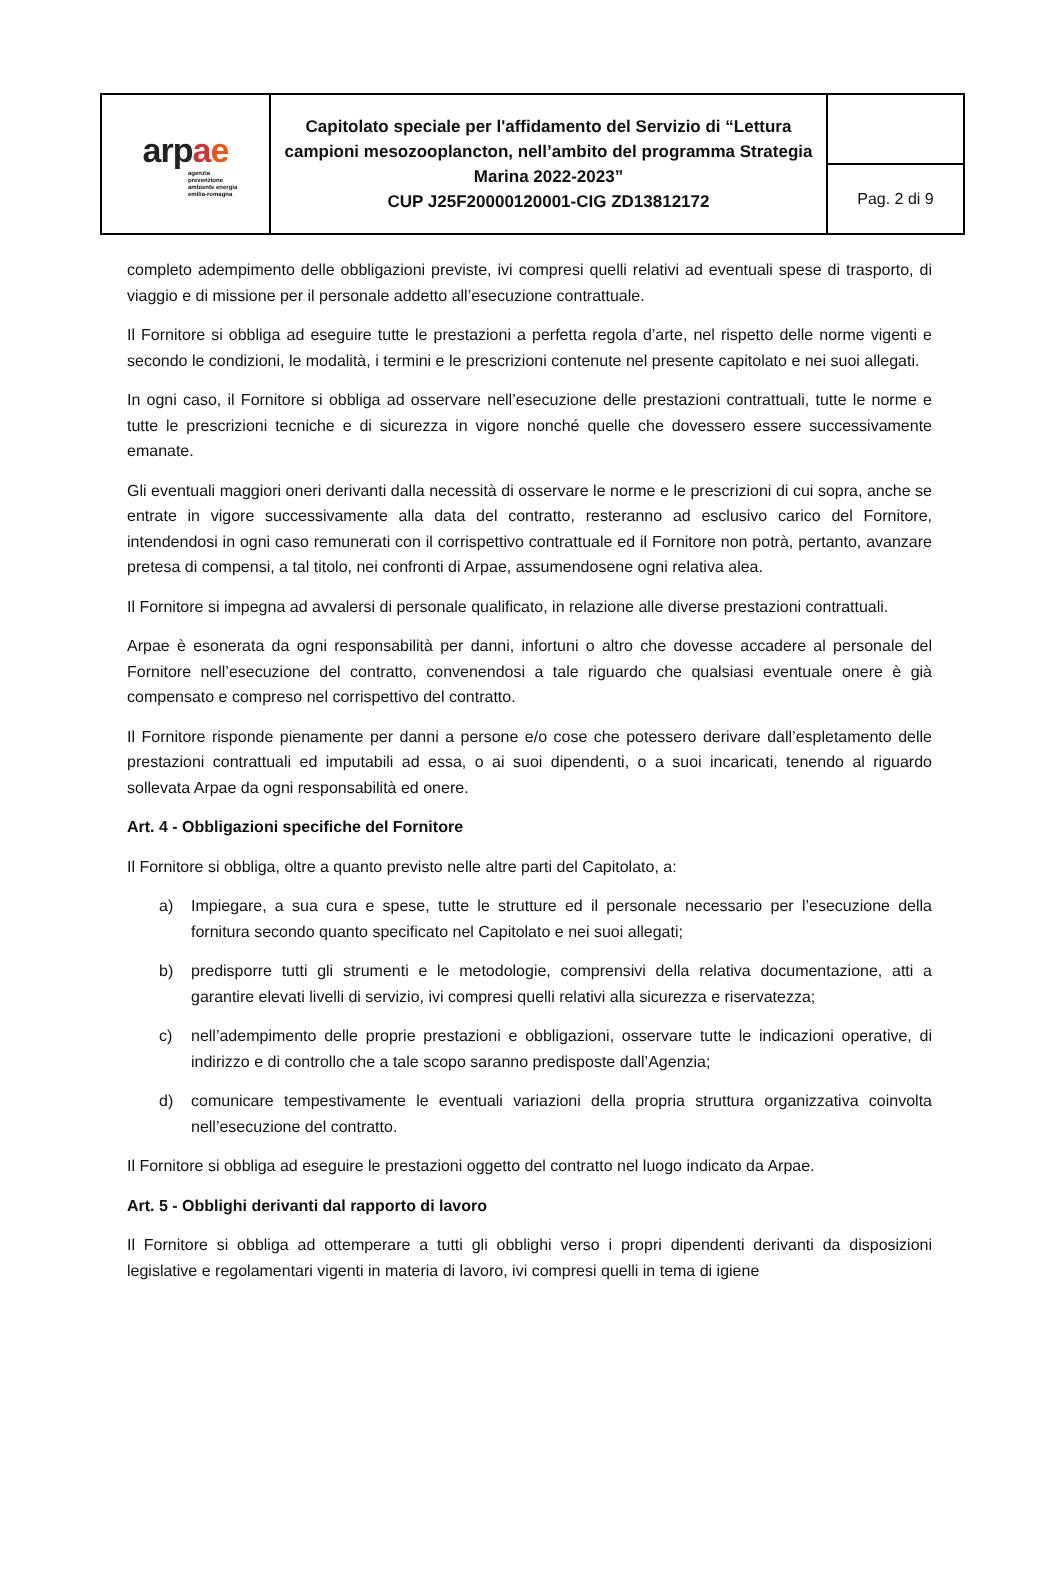| arp a e agenzia prevenzione ambiente energia emilia-romagna | Capitolato speciale per l'affidamento del Servizio di “Lettura campioni mesozooplancton, nell’ambito del programma Strategia Marina 2022-2023” CUP J25F20000120001-CIG ZD13812172 | |
| | | Pag. 2 di 9 |
completo adempimento delle obbligazioni previste, ivi compresi quelli relativi ad eventuali spese di trasporto, di viaggio e di missione per il personale addetto all’esecuzione contrattuale.
Il Fornitore si obbliga ad eseguire tutte le prestazioni a perfetta regola d’arte, nel rispetto delle norme vigenti e secondo le condizioni, le modalità, i termini e le prescrizioni contenute nel presente capitolato e nei suoi allegati.
In ogni caso, il Fornitore si obbliga ad osservare nell’esecuzione delle prestazioni contrattuali, tutte le norme e tutte le prescrizioni tecniche e di sicurezza in vigore nonché quelle che dovessero essere successivamente emanate.
Gli eventuali maggiori oneri derivanti dalla necessità di osservare le norme e le prescrizioni di cui sopra, anche se entrate in vigore successivamente alla data del contratto, resteranno ad esclusivo carico del Fornitore, intendendosi in ogni caso remunerati con il corrispettivo contrattuale ed il Fornitore non potrà, pertanto, avanzare pretesa di compensi, a tal titolo, nei confronti di Arpae, assumendosene ogni relativa alea.
Il Fornitore si impegna ad avvalersi di personale qualificato, in relazione alle diverse prestazioni contrattuali.
Arpae è esonerata da ogni responsabilità per danni, infortuni o altro che dovesse accadere al personale del Fornitore nell’esecuzione del contratto, convenendosi a tale riguardo che qualsiasi eventuale onere è già compensato e compreso nel corrispettivo del contratto.
Il Fornitore risponde pienamente per danni a persone e/o cose che potessero derivare dall’espletamento delle prestazioni contrattuali ed imputabili ad essa, o ai suoi dipendenti, o a suoi incaricati, tenendo al riguardo sollevata Arpae da ogni responsabilità ed onere.
Art. 4 - Obbligazioni specifiche del Fornitore
Il Fornitore si obbliga, oltre a quanto previsto nelle altre parti del Capitolato, a:
a) Impiegare, a sua cura e spese, tutte le strutture ed il personale necessario per l’esecuzione della fornitura secondo quanto specificato nel Capitolato e nei suoi allegati;
b) predisporre tutti gli strumenti e le metodologie, comprensivi della relativa documentazione, atti a garantire elevati livelli di servizio, ivi compresi quelli relativi alla sicurezza e riservatezza;
c) nell’adempimento delle proprie prestazioni e obbligazioni, osservare tutte le indicazioni operative, di indirizzo e di controllo che a tale scopo saranno predisposte dall’Agenzia;
d) comunicare tempestivamente le eventuali variazioni della propria struttura organizzativa coinvolta nell’esecuzione del contratto.
Il Fornitore si obbliga ad eseguire le prestazioni oggetto del contratto nel luogo indicato da Arpae.
Art. 5 - Obblighi derivanti dal rapporto di lavoro
Il Fornitore si obbliga ad ottemperare a tutti gli obblighi verso i propri dipendenti derivanti da disposizioni legislative e regolamentari vigenti in materia di lavoro, ivi compresi quelli in tema di igiene